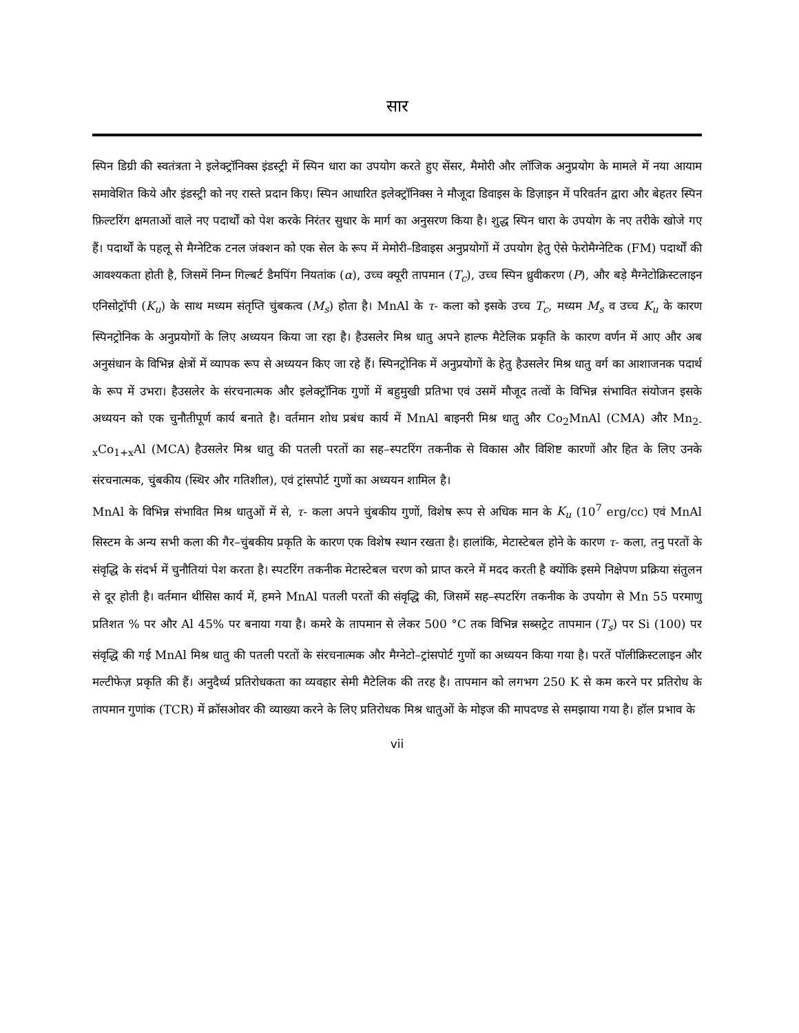सार
स्पिन डिग्री की स्वतंत्रता ने इलेक्ट्रॉनिक्स इंडस्ट्री में स्पिन धारा का उपयोग करते हुए सेंसर, मैमोरी और लॉजिक अनुप्रयोग के मामले में नया आयाम समावेशित किये और इंडस्ट्री को नए रास्ते प्रदान किए। स्पिन आधारित इलेक्ट्रॉनिक्स ने मौजूदा डिवाइस के डिज़ाइन में परिवर्तन द्वारा और बेहतर स्पिन फ़िल्टरिंग क्षमताओं वाले नए पदार्थों को पेश करके निरंतर सुधार के मार्ग का अनुसरण किया है। शुद्ध स्पिन धारा के उपयोग के नए तरीके खोजे गए हैं। पदार्थों के पहलू से मैग्नेटिक टनल जंक्शन को एक सेल के रूप में मेमोरी–डिवाइस अनुप्रयोगों में उपयोग हेतु ऐसे फेरोमैग्नेटिक (FM) पदार्थों की आवश्यकता होती है, जिसमें निम्न गिल्बर्ट डैमपिंग नियतांक (α), उच्च क्यूरी तापमान (T<sub>c</sub>), उच्च स्पिन ध्रुवीकरण (P), और बड़े मैग्नेटोक्रिस्टलाइन एनिसोट्रॉपी (K<sub>u</sub>) के साथ मध्यम संतृप्ति चुंबकत्व (M<sub>s</sub>) होता है। MnAl के τ- कला को इसके उच्च T<sub>c</sub>, मध्यम M<sub>s</sub> व उच्च K<sub>u</sub> के कारण स्पिनट्रोनिक के अनुप्रयोगों के लिए अध्ययन किया जा रहा है। हैउसलेर मिश्र धातु अपने हाल्फ मैटेलिक प्रकृति के कारण वर्णन में आए और अब अनुसंधान के विभिन्न क्षेत्रों में व्यापक रूप से अध्ययन किए जा रहे हैं। स्पिनट्रोनिक में अनुप्रयोगों के हेतु हैउसलेर मिश्र धातु वर्ग का आशाजनक पदार्थ के रूप में उभरा। हैउसलेर के संरचनात्मक और इलेक्ट्रॉनिक गुणों में बहुमुखी प्रतिभा एवं उसमें मौजूद तत्वों के विभिन्न संभावित संयोजन इसके अध्ययन को एक चुनौतीपूर्ण कार्य बनाते है। वर्तमान शोध प्रबंध कार्य में MnAl बाइनरी मिश्र धातु और Co<sub>2</sub>MnAl (CMA) और Mn<sub>2-x</sub>Co<sub>1+x</sub>Al (MCA) हैउसलेर मिश्र धातु की पतली परतों का सह–स्पटरिंग तकनीक से विकास और विशिष्ट कारणों और हित के लिए उनके संरचनात्मक, चुंबकीय (स्थिर और गतिशील), एवं ट्रांसपोर्ट गुणों का अध्ययन शामिल है।
MnAl के विभिन्न संभावित मिश्र धातुओं में से, τ- कला अपने चुंबकीय गुणों, विशेष रूप से अधिक मान के K<sub>u</sub> (10<sup>7</sup> erg/cc) एवं MnAl सिस्टम के अन्य सभी कला की गैर–चुंबकीय प्रकृति के कारण एक विशेष स्थान रखता है। हालांकि, मेटास्टेबल होने के कारण τ- कला, तनु परतों के संवृद्धि के संदर्भ में चुनौतियां पेश करता है। स्पटरिंग तकनीक मेटास्टेबल चरण को प्राप्त करने में मदद करती है क्योंकि इसमे निक्षेपण प्रक्रिया संतुलन से दूर होती है। वर्तमान थीसिस कार्य में, हमने MnAl पतली परतों की संवृद्धि की, जिसमें सह–स्पटरिंग तकनीक के उपयोग से Mn 55 परमाणु प्रतिशत % पर और Al 45% पर बनाया गया है। कमरे के तापमान से लेकर 500 °C तक विभिन्न सब्सट्रेट तापमान (T<sub>s</sub>) पर Si (100) पर संवृद्धि की गई MnAl मिश्र धातु की पतली परतों के संरचनात्मक और मैग्नेटो–ट्रांसपोर्ट गुणों का अध्ययन किया गया है। परतें पॉलीक्रिस्टलाइन और मल्टीफेज़ प्रकृति की हैं। अनुदैर्ध्य प्रतिरोधकता का व्यवहार सेमी मैटेलिक की तरह है। तापमान को लगभग 250 K से कम करने पर प्रतिरोध के तापमान गुणांक (TCR) में क्रॉसओवर की व्याख्या करने के लिए प्रतिरोधक मिश्र धातुओं के मोइज की मापदण्ड से समझाया गया है। हॉल प्रभाव के
vii